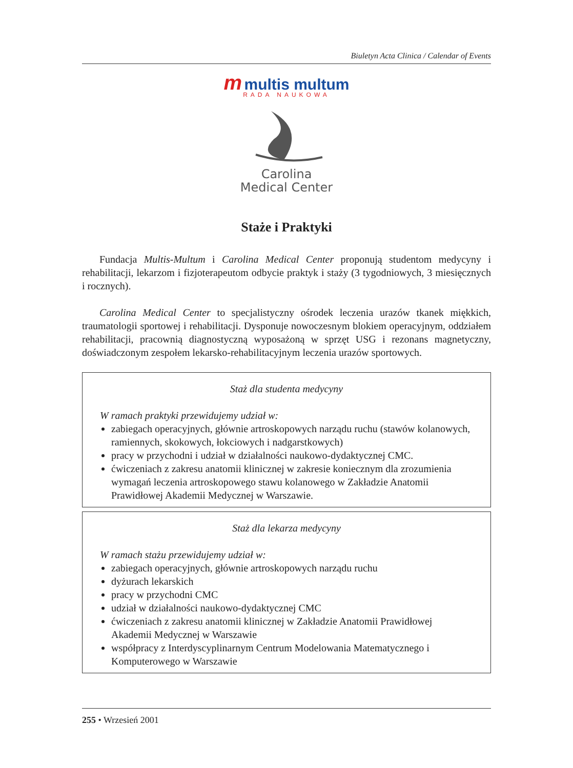Biuletyn Acta Clinica / Calendar of Events
m multis multum
RADA NAUKOWA
Carolina
Medical Center
Staże i Praktyki
Fundacja Multis-Multum i Carolina Medical Center proponują studentom medycyny i rehabilitacji, lekarzom i fizjoterapeutom odbycie praktyk i staży (3 tygodniowych, 3 miesięcznych i rocznych).
Carolina Medical Center to specjalistyczny ośrodek leczenia urazów tkanek miękkich, traumatologii sportowej i rehabilitacji. Dysponuje nowoczesnym blokiem operacyjnym, oddziałem rehabilitacji, pracownią diagnostyczną wyposażoną w sprzęt USG i rezonans magnetyczny, doświadczonym zespołem lekarsko-rehabilitacyjnym leczenia urazów sportowych.
Staż dla studenta medycyny
W ramach praktyki przewidujemy udział w:
zabiegach operacyjnych, głównie artroskopowych narządu ruchu (stawów kolanowych, ramiennych, skokowych, łokciowych i nadgarstkowych)
pracy w przychodni i udział w działalności naukowo-dydaktycznej CMC.
ćwiczeniach z zakresu anatomii klinicznej w zakresie koniecznym dla zrozumienia wymagań leczenia artroskopowego stawu kolanowego w Zakładzie Anatomii Prawidłowej Akademii Medycznej w Warszawie.
Staż dla lekarza medycyny
W ramach stażu przewidujemy udział w:
zabiegach operacyjnych, głównie artroskopowych narządu ruchu
dyżurach lekarskich
pracy w przychodni CMC
udział w działalności naukowo-dydaktycznej CMC
ćwiczeniach z zakresu anatomii klinicznej w Zakładzie Anatomii Prawidłowej Akademii Medycznej w Warszawie
współpracy z Interdyscyplinarnym Centrum Modelowania Matematycznego i Komputerowego w Warszawie
255 • Wrzesień 2001